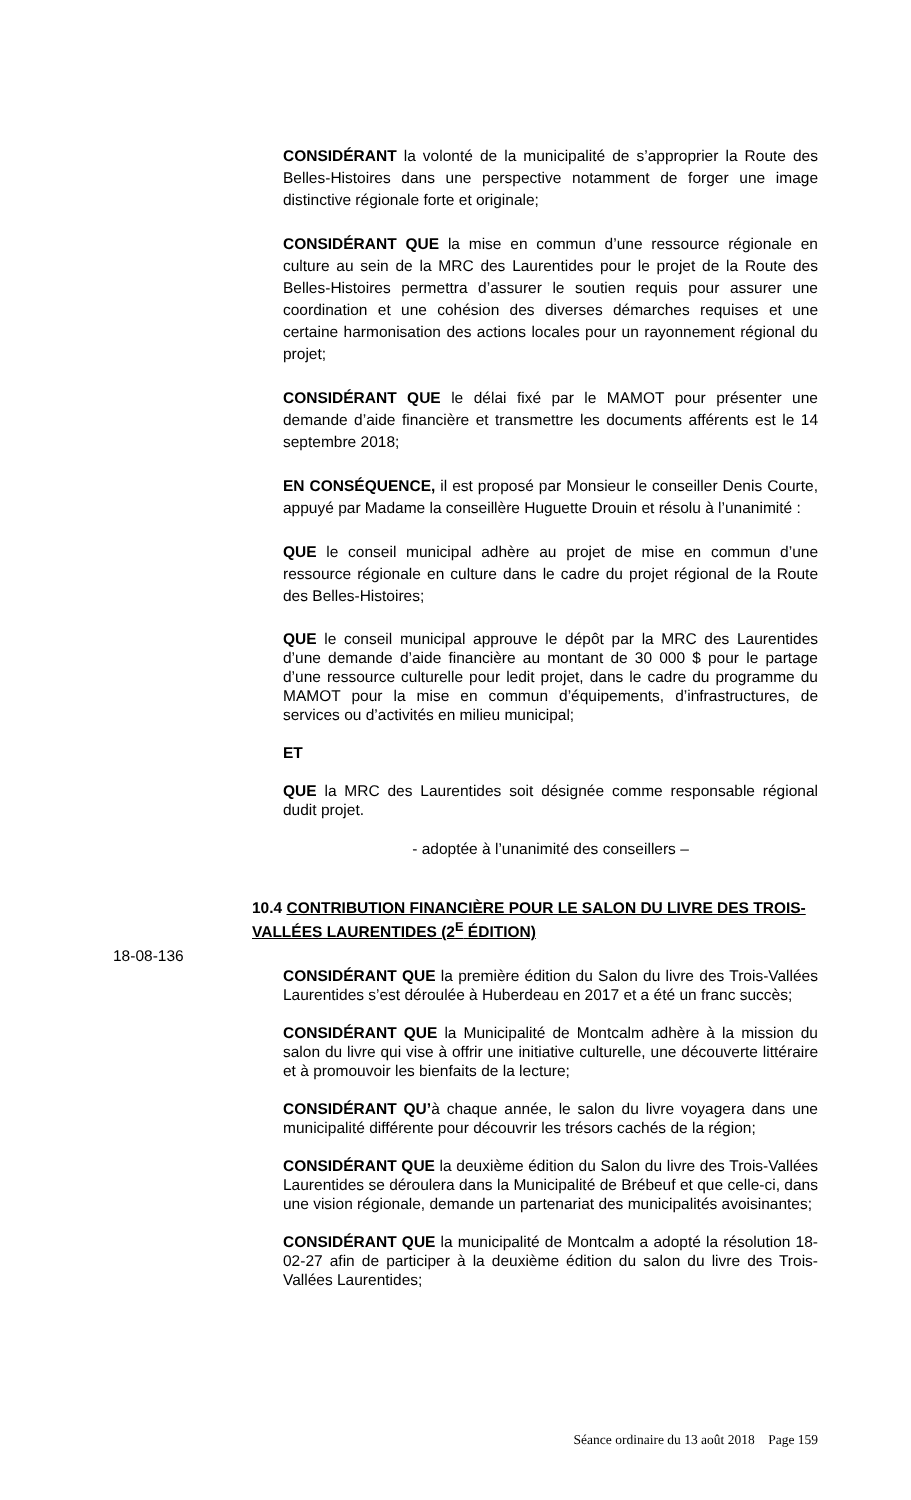CONSIDÉRANT la volonté de la municipalité de s’approprier la Route des Belles-Histoires dans une perspective notamment de forger une image distinctive régionale forte et originale;
CONSIDÉRANT QUE la mise en commun d’une ressource régionale en culture au sein de la MRC des Laurentides pour le projet de la Route des Belles-Histoires permettra d’assurer le soutien requis pour assurer une coordination et une cohésion des diverses démarches requises et une certaine harmonisation des actions locales pour un rayonnement régional du projet;
CONSIDÉRANT QUE le délai fixé par le MAMOT pour présenter une demande d’aide financière et transmettre les documents afférents est le 14 septembre 2018;
EN CONSÉQUENCE, il est proposé par Monsieur le conseiller Denis Courte, appuyé par Madame la conseillère Huguette Drouin et résolu à l’unanimité :
QUE le conseil municipal adhère au projet de mise en commun d’une ressource régionale en culture dans le cadre du projet régional de la Route des Belles-Histoires;
QUE le conseil municipal approuve le dépôt par la MRC des Laurentides d’une demande d’aide financière au montant de 30 000 $ pour le partage d’une ressource culturelle pour ledit projet, dans le cadre du programme du MAMOT pour la mise en commun d’équipements, d’infrastructures, de services ou d’activités en milieu municipal;
ET
QUE la MRC des Laurentides soit désignée comme responsable régional dudit projet.
- adoptée à l’unanimité des conseillers –
10.4 CONTRIBUTION FINANCIÈRE POUR LE SALON DU LIVRE DES TROIS-VALLÉES LAURENTIDES (2<sup>E</sup> ÉDITION)
18-08-136
CONSIDÉRANT QUE la première édition du Salon du livre des Trois-Vallées Laurentides s’est déroulée à Huberdeau en 2017 et a été un franc succès;
CONSIDÉRANT QUE la Municipalité de Montcalm adhère à la mission du salon du livre qui vise à offrir une initiative culturelle, une découverte littéraire et à promouvoir les bienfaits de la lecture;
CONSIDÉRANT QU’à chaque année, le salon du livre voyagera dans une municipalité différente pour découvrir les trésors cachés de la région;
CONSIDÉRANT QUE la deuxième édition du Salon du livre des Trois-Vallées Laurentides se déroulera dans la Municipalité de Brébeuf et que celle-ci, dans une vision régionale, demande un partenariat des municipalités avoisinantes;
CONSIDÉRANT QUE la municipalité de Montcalm a adopté la résolution 18-02-27 afin de participer à la deuxième édition du salon du livre des Trois-Vallées Laurentides;
Séance ordinaire du 13 août 2018 Page 159